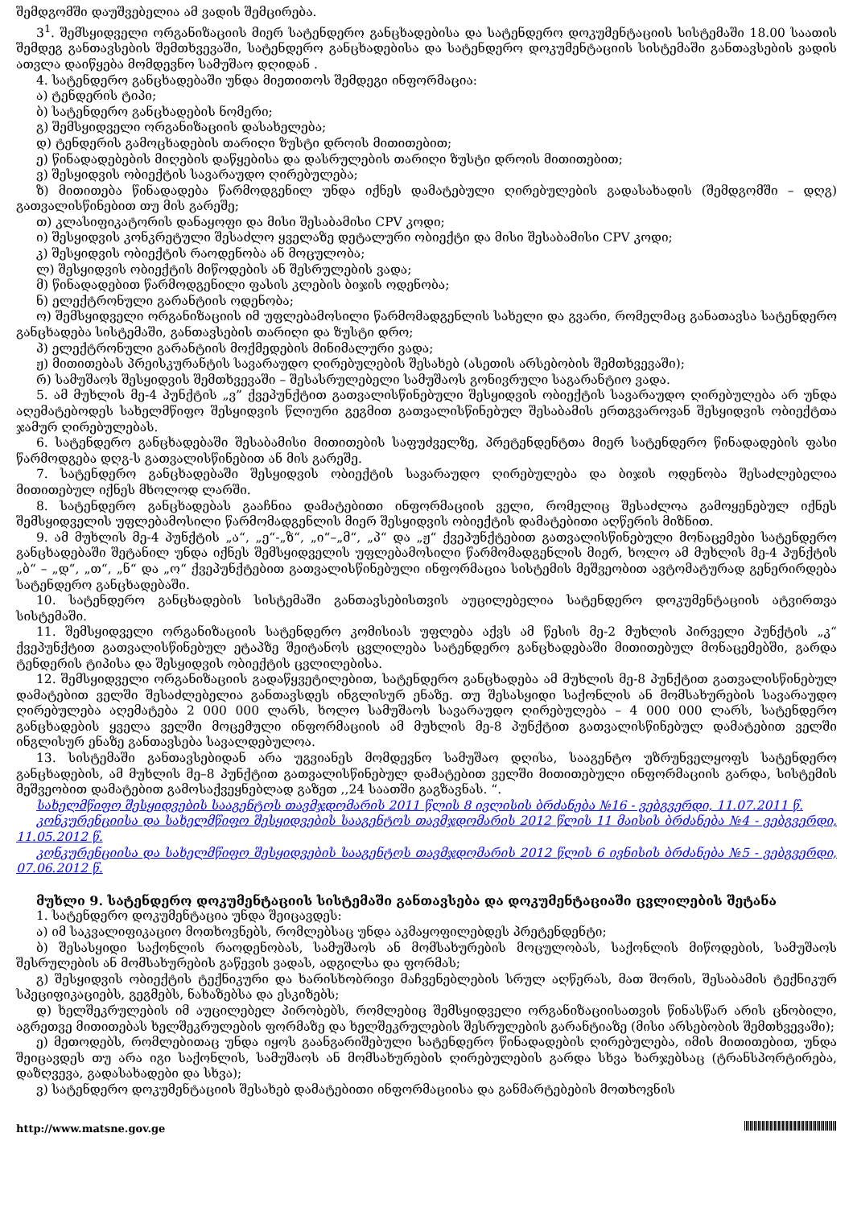შემდგომში დაუშვებელია ამ ვადის შემცირება.
3<sup>1</sup>. შემსყიდველი ორგანიზაციის მიერ სატენდერო განცხადებისა და სატენდერო დოკუმენტაციის სისტემაში 18.00 საათის შემდეგ განთავსების შემთხვევაში, სატენდერო განცხადებისა და სატენდერო დოკუმენტაციის სისტემაში განთავსების ვადის ათვლა დაიწყება მომდევნო სამუშაო დღიდან .
4. სატენდერო განცხადებაში უნდა მიეთითოს შემდეგი ინფორმაცია:
ა) ტენდერის ტიპი;
ბ) სატენდერო განცხადების ნომერი;
გ) შემსყიდველი ორგანიზაციის დასახელება;
დ) ტენდერის გამოცხადების თარიღი ზუსტი დროის მითითებით;
ე) წინადადებების მიღების დაწყებისა და დასრულების თარიღი ზუსტი დროის მითითებით;
ვ) შესყიდვის ობიექტის სავარაუდო ღირებულება;
ზ) მითითება წინადადება წარმოდგენილ უნდა იქნეს დამატებული ღირებულების გადასახადის (შემდგომში – დღგ) გათვალისწინებით თუ მის გარეშე;
თ) კლასიფიკატორის დანაყოფი და მისი შესაბამისი CPV კოდი;
ი) შესყიდვის კონკრეტული შესაძლო ყველაზე დეტალური ობიექტი და მისი შესაბამისი CPV კოდი;
კ) შესყიდვის ობიექტის რაოდენობა ან მოცულობა;
ლ) შესყიდვის ობიექტის მიწოდების ან შესრულების ვადა;
მ) წინადადებით წარმოდგენილი ფასის კლების ბიჯის ოდენობა;
ნ) ელექტრონული გარანტიის ოდენობა;
ო) შემსყიდველი ორგანიზაციის იმ უფლებამოსილი წარმომადგენლის სახელი და გვარი, რომელმაც განათავსა სატენდერო განცხადება სისტემაში, განთავსების თარიღი და ზუსტი დრო;
პ) ელექტრონული გარანტიის მოქმედების მინიმალური ვადა;
ჟ) მითითებას პრეისკურანტის სავარაუდო ღირებულების შესახებ (ასეთის არსებობის შემთხვევაში);
რ) სამუშაოს შესყიდვის შემთხვევაში – შესასრულებელი სამუშაოს გონივრული საგარანტიო ვადა.
5. ამ მუხლის მე-4 პუნქტის „ვ” ქვეპუნქტით გათვალისწინებული შესყიდვის ობიექტის სავარაუდო ღირებულება არ უნდა აღემატებოდეს სახელმწიფო შესყიდვის წლიური გეგმით გათვალისწინებულ შესაბამის ერთგვაროვან შესყიდვის ობიექტთა ჯამურ ღირებულებას.
6. სატენდერო განცხადებაში შესაბამისი მითითების საფუძველზე, პრეტენდენტთა მიერ სატენდერო წინადადების ფასი წარმოდგება დღგ-ს გათვალისწინებით ან მის გარეშე.
7. სატენდერო განცხადებაში შესყიდვის ობიექტის სავარაუდო ღირებულება და ბიჯის ოდენობა შესაძლებელია მითითებულ იქნეს მხოლოდ ლარში.
8. სატენდერო განცხადებას გააჩნია დამატებითი ინფორმაციის ველი, რომელიც შესაძლოა გამოყენებულ იქნეს შემსყიდველის უფლებამოსილი წარმომადგენლის მიერ შესყიდვის ობიექტის დამატებითი აღწერის მიზნით.
9. ამ მუხლის მე-4 პუნქტის „ა“, „ე“-„ზ“, „ი“–„მ“, „პ“ და „ჟ“ ქვეპუნქტებით გათვალისწინებული მონაცემები სატენდერო განცხადებაში შეტანილ უნდა იქნეს შემსყიდველის უფლებამოსილი წარმომადგენლის მიერ, ხოლო ამ მუხლის მე-4 პუნქტის „ბ“ – „დ“, „თ“, „ნ“ და „ო“ ქვეპუნქტებით გათვალისწინებული ინფორმაცია სისტემის მეშვეობით ავტომატურად გენერირდება სატენდერო განცხადებაში.
10. სატენდერო განცხადების სისტემაში განთავსებისთვის აუცილებელია სატენდერო დოკუმენტაციის ატვირთვა სისტემაში.
11. შემსყიდველი ორგანიზაციის სატენდერო კომისიას უფლება აქვს ამ წესის მე-2 მუხლის პირველი პუნქტის „კ“ ქვეპუნქტით გათვალისწინებულ ეტაპზე შეიტანოს ცვლილება სატენდერო განცხადებაში მითითებულ მონაცემებში, გარდა ტენდერის ტიპისა და შესყიდვის ობიექტის ცვლილებისა.
12. შემსყიდველი ორგანიზაციის გადაწყვეტილებით, სატენდერო განცხადება ამ მუხლის მე-8 პუნქტით გათვალისწინებულ დამატებით ველში შესაძლებელია განთავსდეს ინგლისურ ენაზე. თუ შესასყიდი საქონლის ან მომსახურების სავარაუდო ღირებულება აღემატება 2 000 000 ლარს, ხოლო სამუშაოს სავარაუდო ღირებულება – 4 000 000 ლარს, სატენდერო განცხადების ყველა ველში მოცემული ინფორმაციის ამ მუხლის მე-8 პუნქტით გათვალისწინებულ დამატებით ველში ინგლისურ ენაზე განთავსება სავალდებულოა.
13. სისტემაში განთავსებიდან არა უგვიანეს მომდევნო სამუშაო დღისა, სააგენტო უზრუნველყოფს სატენდერო განცხადების, ამ მუხლის მე–8 პუნქტით გათვალისწინებულ დამატებით ველში მითითებული ინფორმაციის გარდა, სისტემის მეშვეობით დამატებით გამოსაქვეყნებლად გაზეთ ,,24 საათში გაგზავნას. “.
სახელმწიფო შესყიდვების სააგენტოს თავმჯდომარის 2011 წლის 8 ივლისის ბრძანება №16 - ვებგვერდი, 11.07.2011 წ.
კონკურენციისა და სახელმწიფო შესყიდვების სააგენტოს თავმჯდომარის 2012 წლის 11 მაისის ბრძანება №4 - ვებგვერდი, 11.05.2012 წ.
კონკურენციისა და სახელმწიფო შესყიდვების სააგენტოს თავმჯდომარის 2012 წლის 6 ივნისის ბრძანება №5 - ვებგვერდი, 07.06.2012 წ.
მუხლი 9. სატენდერო დოკუმენტაციის სისტემაში განთავსება და დოკუმენტაციაში ცვლილების შეტანა
1. სატენდერო დოკუმენტაცია უნდა შეიცავდეს:
ა) იმ საკვალიფიკაციო მოთხოვნებს, რომლებსაც უნდა აკმაყოფილებდეს პრეტენდენტი;
ბ) შესასყიდი საქონლის რაოდენობას, სამუშაოს ან მომსახურების მოცულობას, საქონლის მიწოდების, სამუშაოს შესრულების ან მომსახურების გაწევის ვადას, ადგილსა და ფორმას;
გ) შესყიდვის ობიექტის ტექნიკური და ხარისხობრივი მაჩვენებლების სრულ აღწერას, მათ შორის, შესაბამის ტექნიკურ სპეციფიკაციებს, გეგმებს, ნახაზებსა და ესკიზებს;
დ) ხელშეკრულების იმ აუცილებელ პირობებს, რომლებიც შემსყიდველი ორგანიზაციისათვის წინასწარ არის ცნობილი, აგრეთვე მითითებას ხელშეკრულების ფორმაზე და ხელშეკრულების შესრულების გარანტიაზე (მისი არსებობის შემთხვევაში);
ე) მეთოდებს, რომლებითაც უნდა იყოს გაანგარიშებული სატენდერო წინადადების ღირებულება, იმის მითითებით, უნდა შეიცავდეს თუ არა იგი საქონლის, სამუშაოს ან მომსახურების ღირებულების გარდა სხვა ხარჯებსაც (ტრანსპორტირება, დაზღვევა, გადასახადები და სხვა);
ვ) სატენდერო დოკუმენტაციის შესახებ დამატებითი ინფორმაციისა და განმარტებების მოთხოვნის
http://www.matsne.gov.ge